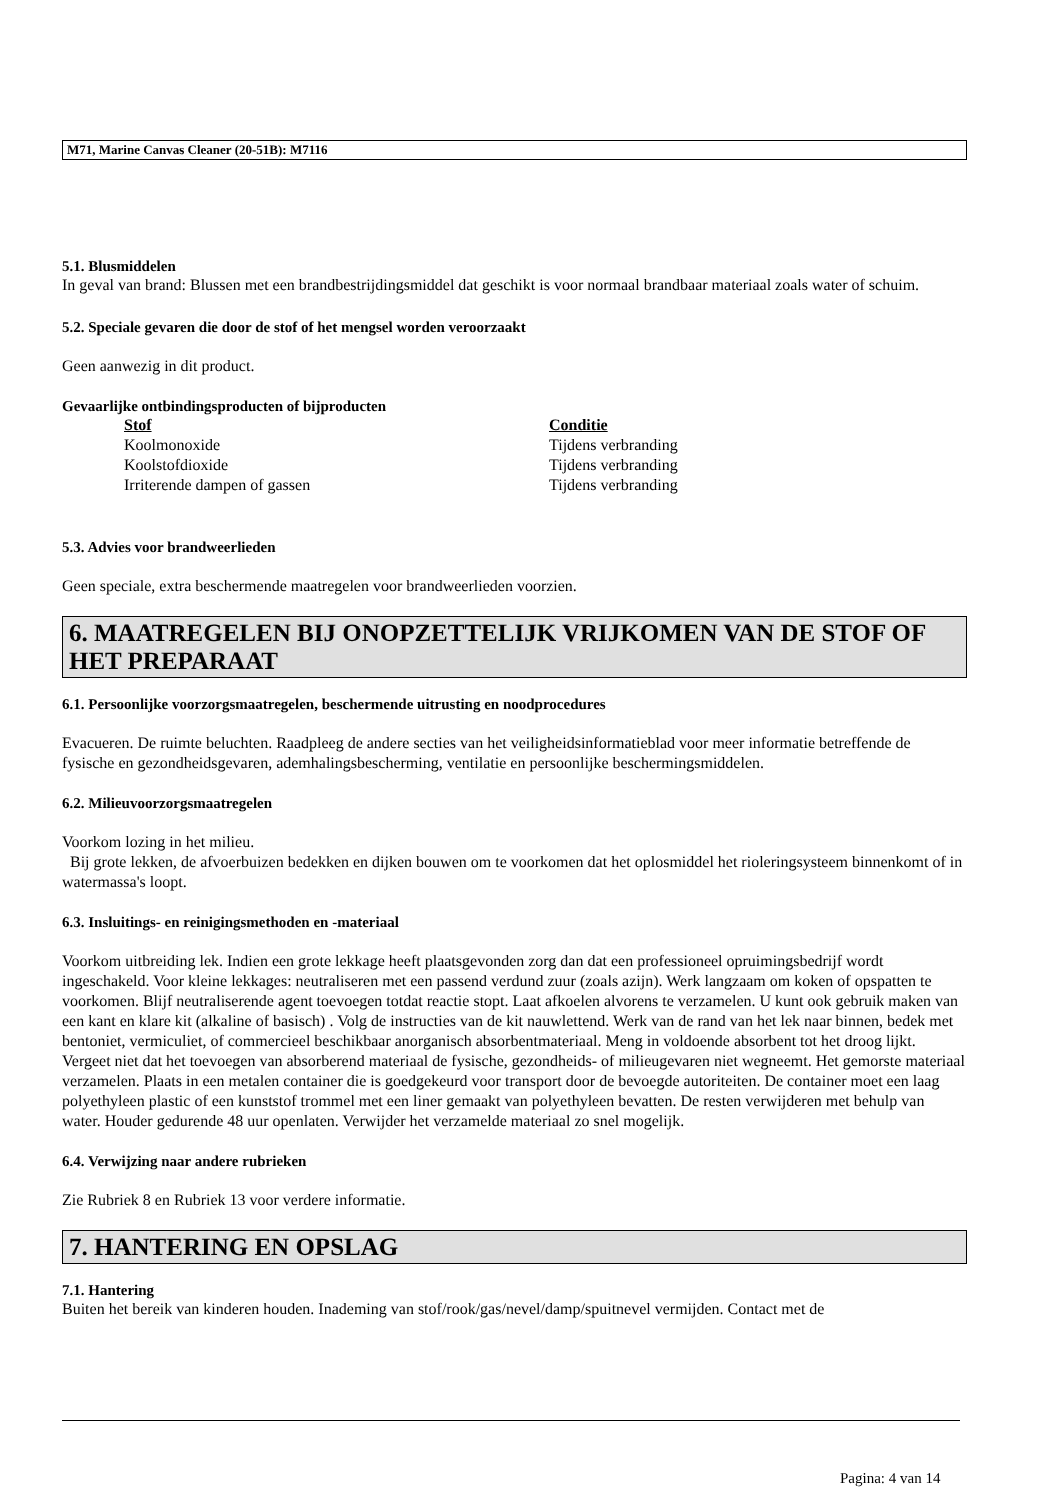M71, Marine Canvas Cleaner (20-51B): M7116
5.1. Blusmiddelen
In geval van brand: Blussen met een brandbestrijdingsmiddel dat geschikt is voor normaal brandbaar materiaal zoals water of schuim.
5.2. Speciale gevaren die door de stof of het mengsel worden veroorzaakt
Geen aanwezig in dit product.
Gevaarlijke ontbindingsproducten of bijproducten
| Stof | Conditie |
| --- | --- |
| Koolmonoxide | Tijdens verbranding |
| Koolstofdioxide | Tijdens verbranding |
| Irriterende dampen of gassen | Tijdens verbranding |
5.3. Advies voor brandweerlieden
Geen speciale, extra beschermende maatregelen voor brandweerlieden voorzien.
6. MAATREGELEN BIJ ONOPZETTELIJK VRIJKOMEN VAN DE STOF OF HET PREPARAAT
6.1. Persoonlijke voorzorgsmaatregelen, beschermende uitrusting en noodprocedures
Evacueren. De ruimte beluchten. Raadpleeg de andere secties van het veiligheidsinformatieblad voor meer informatie betreffende de fysische en gezondheidsgevaren, ademhalingsbescherming, ventilatie en persoonlijke beschermingsmiddelen.
6.2. Milieuvoorzorgsmaatregelen
Voorkom lozing in het milieu.
Bij grote lekken, de afvoerbuizen bedekken en dijken bouwen om te voorkomen dat het oplosmiddel het rioleringsysteem binnenkomt of in watermassa's loopt.
6.3. Insluitings- en reinigingsmethoden en -materiaal
Voorkom uitbreiding lek. Indien een grote lekkage heeft plaatsgevonden zorg dan dat een professioneel opruimingsbedrijf wordt ingeschakeld. Voor kleine lekkages: neutraliseren met een passend verdund zuur (zoals azijn). Werk langzaam om koken of opspatten te voorkomen. Blijf neutraliserende agent toevoegen totdat reactie stopt. Laat afkoelen alvorens te verzamelen. U kunt ook gebruik maken van een kant en klare kit (alkaline of basisch) . Volg de instructies van de kit nauwlettend. Werk van de rand van het lek naar binnen, bedek met bentoniet, vermiculiet, of commercieel beschikbaar anorganisch absorbentmateriaal. Meng in voldoende absorbent tot het droog lijkt. Vergeet niet dat het toevoegen van absorberend materiaal de fysische, gezondheids- of milieugevaren niet wegneemt. Het gemorste materiaal verzamelen. Plaats in een metalen container die is goedgekeurd voor transport door de bevoegde autoriteiten. De container moet een laag polyethyleen plastic of een kunststof trommel met een liner gemaakt van polyethyleen bevatten. De resten verwijderen met behulp van water. Houder gedurende 48 uur openlaten. Verwijder het verzamelde materiaal zo snel mogelijk.
6.4. Verwijzing naar andere rubrieken
Zie Rubriek 8 en Rubriek 13 voor verdere informatie.
7. HANTERING EN OPSLAG
7.1. Hantering
Buiten het bereik van kinderen houden. Inademing van stof/rook/gas/nevel/damp/spuitnevel vermijden. Contact met de
Pagina: 4 van 14